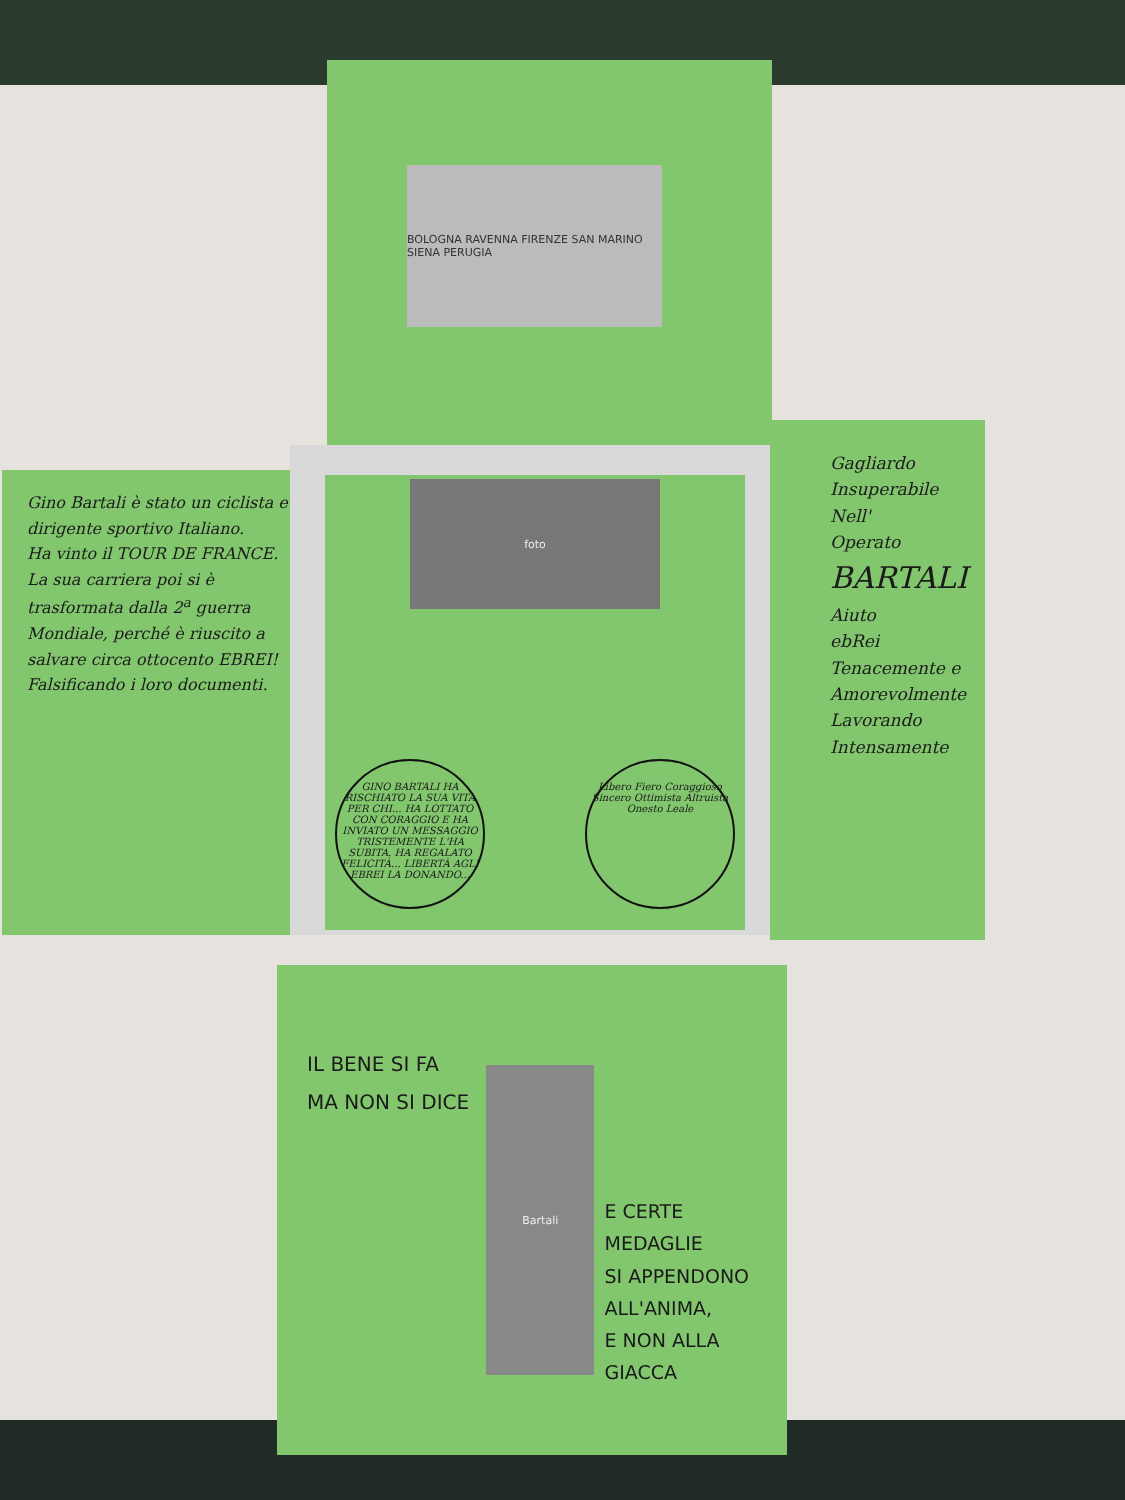BOLOGNA RAVENNA FIRENZE SAN MARINO SIENA PERUGIA
Gino Bartali è stato un ciclista e dirigente sportivo Italiano.
Ha vinto il TOUR DE FRANCE.
La sua carriera poi si è trasformata dalla 2<sup>a</sup> guerra Mondiale, perché è riuscito a salvare circa ottocento EBREI! Falsificando i loro documenti.
foto
GINO BARTALI HA RISCHIATO LA SUA VITA PER CHI... HA LOTTATO CON CORAGGIO E HA INVIATO UN MESSAGGIO TRISTEMENTE L'HA SUBITA. HA REGALATO FELICITÀ... LIBERTÀ AGLI EBREI LA DONANDO...
Libero Fiero Coraggioso Sincero Ottimista Altruista Onesto Leale
Gagliardo
Insuperabile
Nell'
Operato
BARTALI
Aiuto
ebRei
Tenacemente e
Amorevolmente
Lavorando
Intensamente
IL BENE SI FA
MA NON SI DICE
Bartali
E CERTE
MEDAGLIE
SI APPENDONO
ALL'ANIMA,
E NON ALLA GIACCA